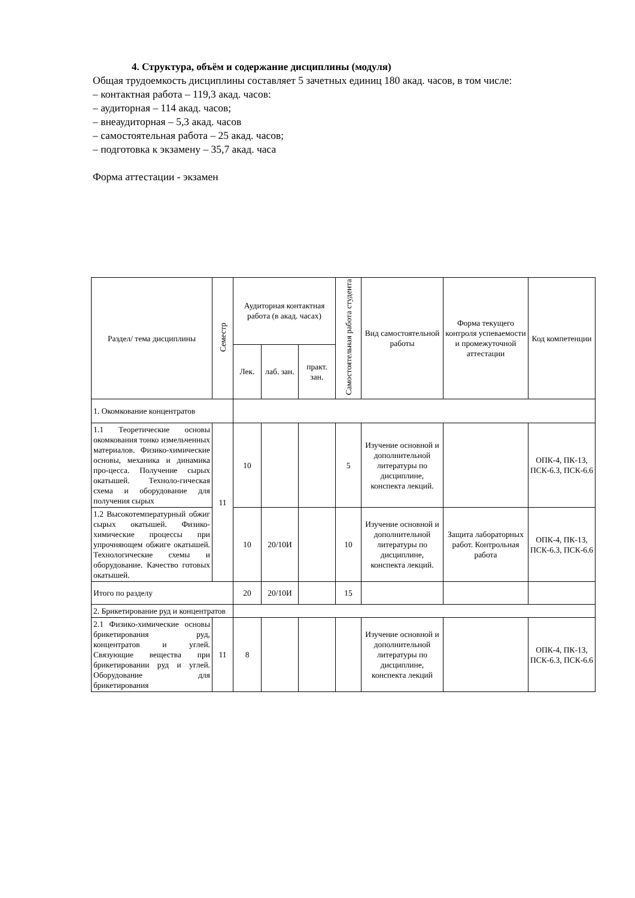4. Структура, объём и содержание дисциплины (модуля)
Общая трудоемкость дисциплины составляет 5 зачетных единиц 180 акад. часов, в том числе:
– контактная работа – 119,3 акад. часов:
– аудиторная – 114 акад. часов;
– внеаудиторная – 5,3 акад. часов
– самостоятельная работа – 25 акад. часов;
– подготовка к экзамену – 35,7 акад. часа
Форма аттестации - экзамен
| Раздел/ тема дисциплины | Семестр | Аудиторная контактная работа (в акад. часах) | | | Самостоятельная работа студента | Вид самостоятельной работы | Форма текущего контроля успеваемости и промежуточной аттестации | Код компетенции |
| --- | --- | --- | --- | --- | --- | --- | --- | --- |
| | | Лек. | лаб. зан. | практ. зан. | | | | |
| 1. Окомкование концентратов | | | | | | | | |
| 1.1 Теоретические основы окомкования тонко измельченных материалов. Физико-химические основы, механика и динамика про-цесса. Получение сырых окатышей. Техноло-гическая схема и оборудование для получения сырых | 11 | 10 | | | 5 | Изучение основной и дополнительной литературы по дисциплине, конспекта лекций. | | ОПК-4, ПК-13, ПСК-6.3, ПСК-6.6 |
| 1.2 Высокотемпературный обжиг сырых окатышей. Физико-химические процессы при упрочняющем обжиге окатышей. Технологические схемы и оборудование. Качество готовых окатышей. | | 10 | 20/10И | | 10 | Изучение основной и дополнительной литературы по дисциплине, конспекта лекций. | Защита лабораторных работ. Контрольная работа | ОПК-4, ПК-13, ПСК-6.3, ПСК-6.6 |
| Итого по разделу | | 20 | 20/10И | | 15 | | | |
| 2. Брикетирование руд и концентратов | | | | | | | | |
| 2.1 Физико-химические основы брикетирования руд, концентратов и углей. Связующие вещества при брикетировании руд и углей. Оборудование для брикетирования | 11 | 8 | | | | Изучение основной и дополнительной литературы по дисциплине, конспекта лекций | | ОПК-4, ПК-13, ПСК-6.3, ПСК-6.6 |